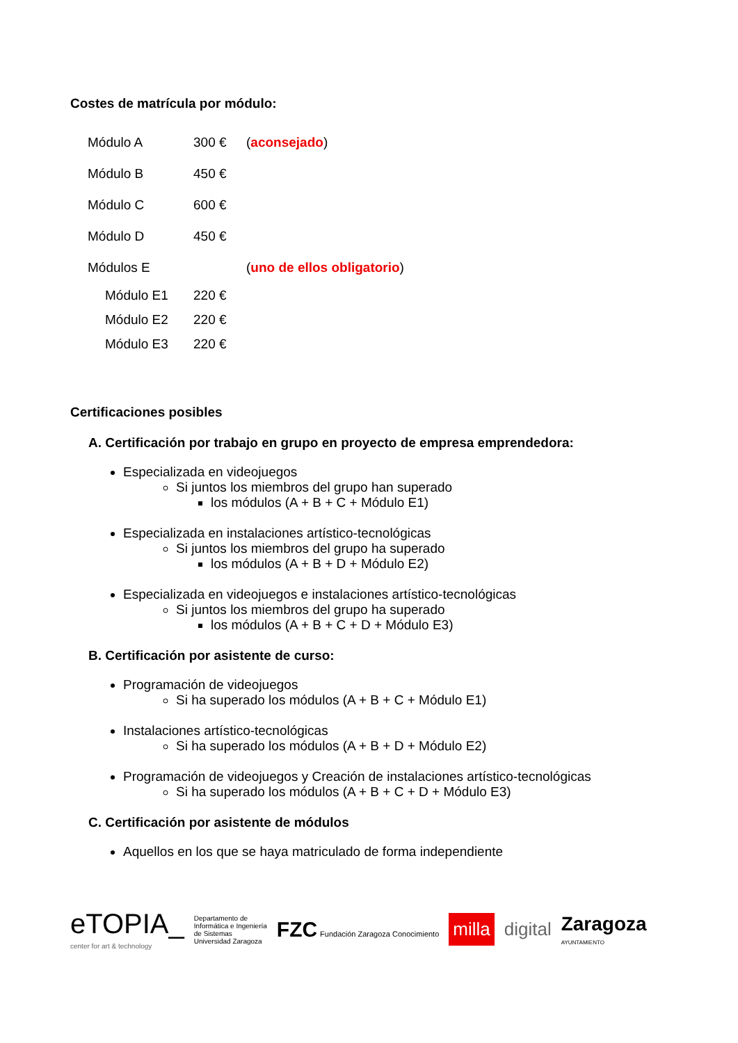Costes de matrícula por módulo:
| Módulo A | 300 € | ( aconsejado ) |
| Módulo B | 450 € | |
| Módulo C | 600 € | |
| Módulo D | 450 € | |
| Módulos E | | ( uno de ellos obligatorio ) |
| Módulo E1 | 220 € | |
| Módulo E2 | 220 € | |
| Módulo E3 | 220 € | |
Certificaciones posibles
A. Certificación por trabajo en grupo en proyecto de empresa emprendedora:
Especializada en videojuegos
Si juntos los miembros del grupo han superado
los módulos (A + B + C + Módulo E1)
Especializada en instalaciones artístico-tecnológicas
Si juntos los miembros del grupo ha superado
los módulos (A + B + D + Módulo E2)
Especializada en videojuegos e instalaciones artístico-tecnológicas
Si juntos los miembros del grupo ha superado
los módulos (A + B + C + D + Módulo E3)
B. Certificación por asistente de curso:
Programación de videojuegos
Si ha superado los módulos (A + B + C + Módulo E1)
Instalaciones artístico-tecnológicas
Si ha superado los módulos (A + B + D + Módulo E2)
Programación de videojuegos y Creación de instalaciones artístico-tecnológicas
Si ha superado los módulos (A + B + C + D + Módulo E3)
C. Certificación por asistente de módulos
Aquellos en los que se haya matriculado de forma independiente
eTOPIA_
center for art & technology
Departamento de
Informática e Ingeniería
de Sistemas
Universidad Zaragoza
FZC Fundación Zaragoza Conocimiento
milla
digital
Zaragoza
AYUNTAMIENTO